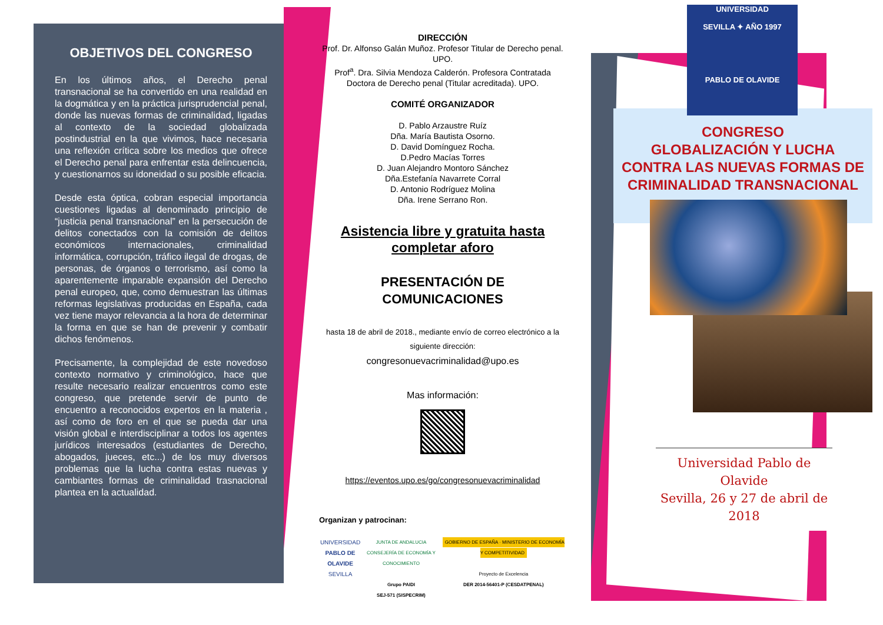OBJETIVOS DEL CONGRESO
En los últimos años, el Derecho penal transnacional se ha convertido en una realidad en la dogmática y en la práctica jurisprudencial penal, donde las nuevas formas de criminalidad, ligadas al contexto de la sociedad globalizada postindustrial en la que vivimos, hace necesaria una reflexión crítica sobre los medios que ofrece el Derecho penal para enfrentar esta delincuencia, y cuestionarnos su idoneidad o su posible eficacia.
Desde esta óptica, cobran especial importancia cuestiones ligadas al denominado principio de “justicia penal transnacional” en la persecución de delitos conectados con la comisión de delitos económicos internacionales, criminalidad informática, corrupción, tráfico ilegal de drogas, de personas, de órganos o terrorismo, así como la aparentemente imparable expansión del Derecho penal europeo, que, como demuestran las últimas reformas legislativas producidas en España, cada vez tiene mayor relevancia a la hora de determinar la forma en que se han de prevenir y combatir dichos fenómenos.
Precisamente, la complejidad de este novedoso contexto normativo y criminológico, hace que resulte necesario realizar encuentros como este congreso, que pretende servir de punto de encuentro a reconocidos expertos en la materia , así como de foro en el que se pueda dar una visión global e interdisciplinar a todos los agentes jurídicos interesados (estudiantes de Derecho, abogados, jueces, etc...) de los muy diversos problemas que la lucha contra estas nuevas y cambiantes formas de criminalidad trasnacional plantea en la actualidad.
DIRECCIÓN
Prof. Dr. Alfonso Galán Muñoz. Profesor Titular de Derecho penal. UPO.
Prof<sup>a</sup>. Dra. Silvia Mendoza Calderón. Profesora Contratada Doctora de Derecho penal (Titular acreditada). UPO.
COMITÉ ORGANIZADOR
D. Pablo Arzaustre Ruíz
Dña. María Bautista Osorno.
D. David Domínguez Rocha.
D.Pedro Macías Torres
D. Juan Alejandro Montoro Sánchez
Dña.Estefanía Navarrete Corral
D. Antonio Rodríguez Molina
Dña. Irene Serrano Ron.
Asistencia libre y gratuita hasta completar aforo
PRESENTACIÓN DE COMUNICACIONES
hasta 18 de abril de 2018., mediante envío de correo electrónico a la siguiente dirección:
congresonuevacriminalidad@upo.es
Mas información:
https://eventos.upo.es/go/congresonuevacriminalidad
Organizan y patrocinan:
UNIVERSIDAD
PABLO DE OLAVIDE
SEVILLA
JUNTA DE ANDALUCIA
CONSEJERÍA DE ECONOMÍA Y CONOCIMIENTO
Grupo PAIDI
SEJ-571 (SISPECRIM)
GOBIERNO DE ESPAÑA · MINISTERIO DE ECONOMÍA Y COMPETITIVIDAD
Proyecto de Excelencia
DER 2014-56401-P (CESDATPENAL)
UNIVERSIDAD
SEVILLA ✦ AÑO 1997
PABLO DE OLAVIDE
CONGRESO
GLOBALIZACIÓN Y LUCHA CONTRA LAS NUEVAS FORMAS DE CRIMINALIDAD TRANSNACIONAL
Universidad Pablo de Olavide
Sevilla, 26 y 27 de abril de 2018